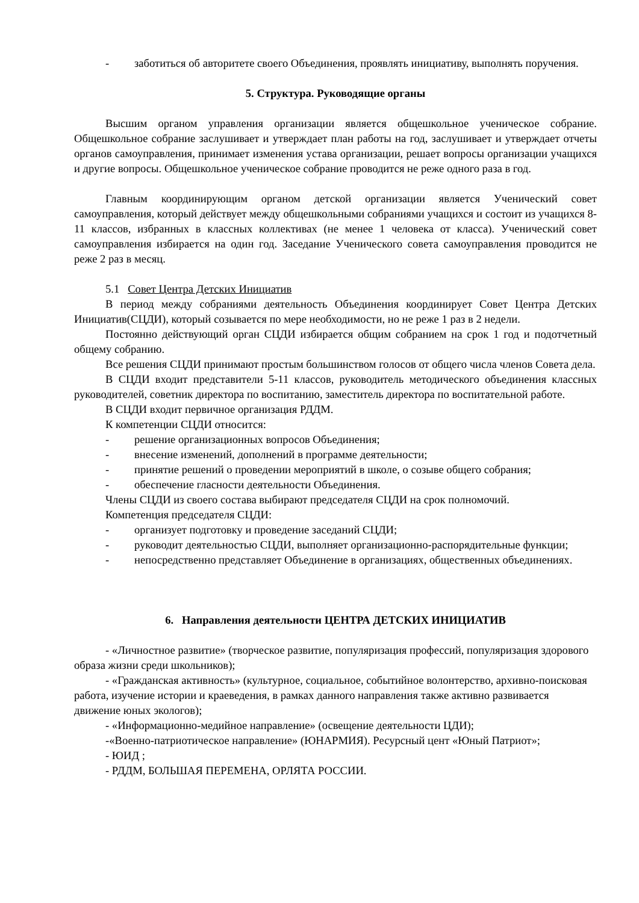- заботиться об авторитете своего Объединения, проявлять инициативу, выполнять поручения.
5. Структура. Руководящие органы
Высшим органом управления организации является общешкольное ученическое собрание. Общешкольное собрание заслушивает и утверждает план работы на год, заслушивает и утверждает отчеты органов самоуправления, принимает изменения устава организации, решает вопросы организации учащихся и другие вопросы. Общешкольное ученическое собрание проводится не реже одного раза в год.
Главным координирующим органом детской организации является Ученический совет самоуправления, который действует между общешкольными собраниями учащихся и состоит из учащихся 8-11 классов, избранных в классных коллективах (не менее 1 человека от класса). Ученический совет самоуправления избирается на один год. Заседание Ученического совета самоуправления проводится не реже 2 раз в месяц.
5.1 Совет Центра Детских Инициатив
В период между собраниями деятельность Объединения координирует Совет Центра Детских Инициатив(СЦДИ), который созывается по мере необходимости, но не реже 1 раз в 2 недели.
Постоянно действующий орган СЦДИ избирается общим собранием на срок 1 год и подотчетный общему собранию.
Все решения СЦДИ принимают простым большинством голосов от общего числа членов Совета дела.
В СЦДИ входит представители 5-11 классов, руководитель методического объединения классных руководителей, советник директора по воспитанию, заместитель директора по воспитательной работе.
В СЦДИ входит первичное организация РДДМ.
К компетенции СЦДИ относится:
- решение организационных вопросов Объединения;
- внесение изменений, дополнений в программе деятельности;
- принятие решений о проведении мероприятий в школе, о созыве общего собрания;
- обеспечение гласности деятельности Объединения.
Члены СЦДИ из своего состава выбирают председателя СЦДИ на срок полномочий.
Компетенция председателя СЦДИ:
- организует подготовку и проведение заседаний СЦДИ;
- руководит деятельностью СЦДИ, выполняет организационно-распорядительные функции;
- непосредственно представляет Объединение в организациях, общественных объединениях.
6. Направления деятельности ЦЕНТРА ДЕТСКИХ ИНИЦИАТИВ
- «Личностное развитие» (творческое развитие, популяризация профессий, популяризация здорового образа жизни среди школьников);
- «Гражданская активность» (культурное, социальное, событийное волонтерство, архивно-поисковая работа, изучение истории и краеведения, в рамках данного направления также активно развивается движение юных экологов);
- «Информационно-медийное направление» (освещение деятельности ЦДИ);
-«Военно-патриотическое направление» (ЮНАРМИЯ). Ресурсный цент «Юный Патриот»;
- ЮИД ;
- РДДМ, БОЛЬШАЯ ПЕРЕМЕНА, ОРЛЯТА РОССИИ.